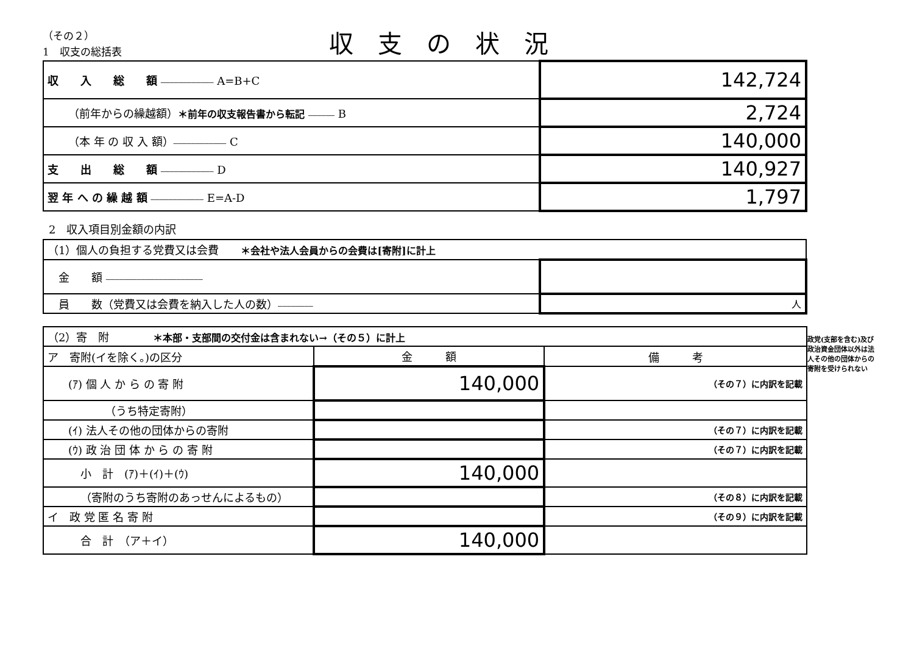（その２）
1　収支の総括表
収支の状況
| 収 入 総 額 ———————————— A=B+C | 142,724 |
| （前年からの繰越額） ＊前年の収支報告書から転記 —————— B | 2,724 |
| （本 年 の 収 入 額） ———————————— C | 140,000 |
| 支 出 総 額 ———————————— D | 140,927 |
| 翌 年 へ の 繰 越 額 ———————————— E=A-D | 1,797 |
2　収入項目別金額の内訳
| （1）個人の負担する党費又は会費 ＊会社や法人会員からの会費は[寄附]に計上 | |
| 金 額 —————————————————————— | |
| 員 数（党費又は会費を納入した人の数） ———————— | 人 |
| （2）寄 附 ＊本部・支部間の交付金は含まれない→（その５）に計上 | | |
| ア 寄附(イを除く。)の区分 | 金 額 | 備 考 |
| (ｱ) 個 人 か ら の 寄 附 | 140,000 | （その７）に内訳を記載 |
| （うち特定寄附） | | |
| (ｲ) 法人その他の団体からの寄附 | | （その７）に内訳を記載 |
| (ｳ) 政 治 団 体 か ら の 寄 附 | | （その７）に内訳を記載 |
| 小 計 (ｱ)＋(ｲ)＋(ｳ) | 140,000 | |
| （寄附のうち寄附のあっせんによるもの） | | （その８）に内訳を記載 |
| イ 政 党 匿 名 寄 附 | | （その９）に内訳を記載 |
| 合 計 （ア＋イ） | 140,000 | |
政党(支部を含む)及び政治資金団体以外は法人その他の団体からの寄附を受けられない